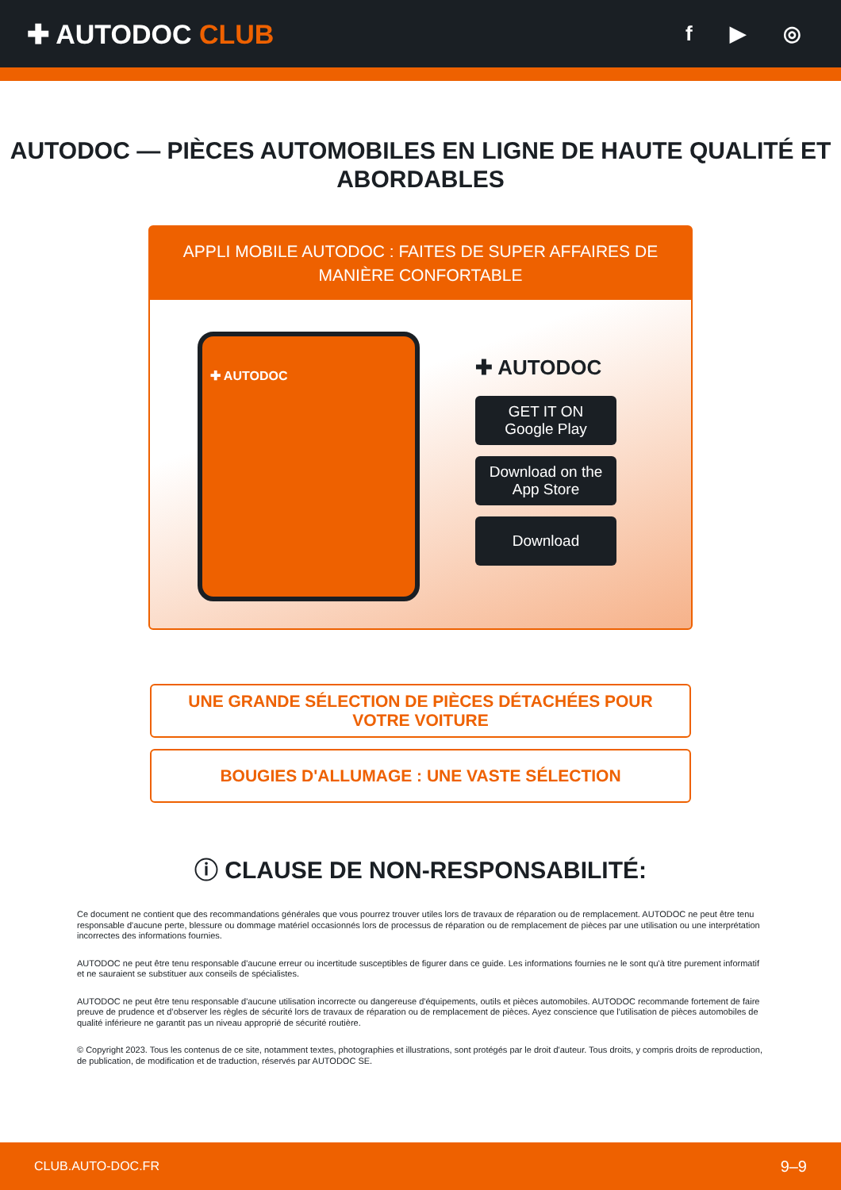✚ AUTODOC CLUB
f ▶ ◎
AUTODOC — PIÈCES AUTOMOBILES EN LIGNE DE HAUTE QUALITÉ ET ABORDABLES
APPLI MOBILE AUTODOC : FAITES DE SUPER AFFAIRES DE MANIÈRE CONFORTABLE
✚ AUTODOC
✚ AUTODOC
GET IT ON
Google Play
Download on the
App Store
Download
UNE GRANDE SÉLECTION DE PIÈCES DÉTACHÉES POUR VOTRE VOITURE
BOUGIES D'ALLUMAGE : UNE VASTE SÉLECTION
ⓘ CLAUSE DE NON-RESPONSABILITÉ:
Ce document ne contient que des recommandations générales que vous pourrez trouver utiles lors de travaux de réparation ou de remplacement. AUTODOC ne peut être tenu responsable d'aucune perte, blessure ou dommage matériel occasionnés lors de processus de réparation ou de remplacement de pièces par une utilisation ou une interprétation incorrectes des informations fournies.
AUTODOC ne peut être tenu responsable d'aucune erreur ou incertitude susceptibles de figurer dans ce guide. Les informations fournies ne le sont qu'à titre purement informatif et ne sauraient se substituer aux conseils de spécialistes.
AUTODOC ne peut être tenu responsable d'aucune utilisation incorrecte ou dangereuse d'équipements, outils et pièces automobiles. AUTODOC recommande fortement de faire preuve de prudence et d’observer les règles de sécurité lors de travaux de réparation ou de remplacement de pièces. Ayez conscience que l'utilisation de pièces automobiles de qualité inférieure ne garantit pas un niveau approprié de sécurité routière.
© Copyright 2023. Tous les contenus de ce site, notamment textes, photographies et illustrations, sont protégés par le droit d'auteur. Tous droits, y compris droits de reproduction, de publication, de modification et de traduction, réservés par AUTODOC SE.
CLUB.AUTO-DOC.FR 9–9